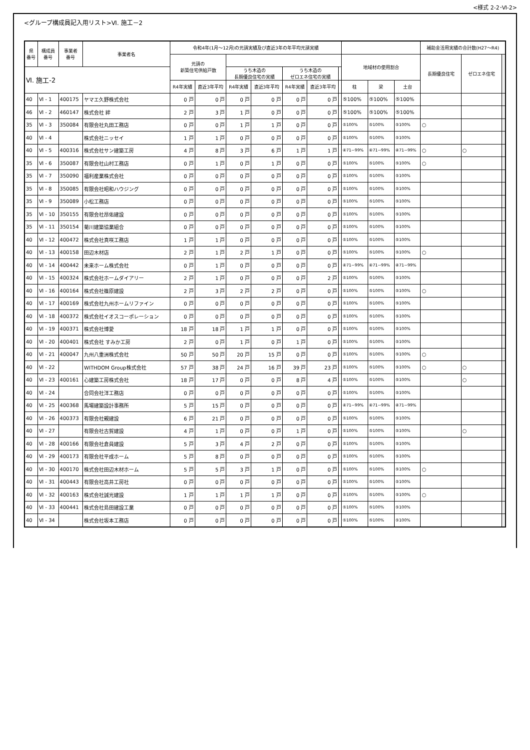<様式 2-2･Ⅵ-2>
<グループ構成員記入用リスト>Ⅵ. 施工－2
| 県 番号 | 構成員 番号 | 事業者 番号 | 事業者名 | 令和4年(1月～12月)の元請実績及び直近3年の年平均元請実績 | | | | | | | | | | 補助金活用実績の合計数(H27～R4) | | |
| --- | --- | --- | --- | --- | --- | --- | --- | --- | --- | --- | --- | --- | --- | --- | --- | --- |
| | | | | 元請の 新築住宅供給戸数 | | | | | | | 地域材の使用割合 | | | 長期優良住宅 | ゼロエネ住宅 | |
| Ⅵ. 施工-2 | | | | | | うち木造の 長期優良住宅の実績 | | うち木造の ゼロエネ住宅の実績 | | | | | | | | |
| | | | | R4年実績 | 直近3年平均 | R4年実績 | 直近3年平均 | R4年実績 | 直近3年平均 | | 柱 | 梁 | 土台 | | | |
| 40 | Ⅵ - 1 | 400175 | ヤマエ久野株式会社 | 0 戸 | 0 戸 | 0 戸 | 0 戸 | 0 戸 | 0 戸 | | ⑤100% | ⑤100% | ⑤100% | | | |
| 46 | Ⅵ - 2 | 460147 | 株式会社 絆 | 2 戸 | 3 戸 | 1 戸 | 0 戸 | 0 戸 | 0 戸 | | ⑤100% | ⑤100% | ⑤100% | | | |
| 35 | Ⅵ - 3 | 350084 | 有限会社丸田工務店 | 0 戸 | 0 戸 | 1 戸 | 1 戸 | 0 戸 | 0 戸 | | ⑤100% | ⑤100% | ⑤100% | ○ | | |
| 40 | Ⅵ - 4 | | 株式会社ニッセイ | 1 戸 | 1 戸 | 0 戸 | 0 戸 | 0 戸 | 0 戸 | | ⑤100% | ⑤100% | ⑤100% | | | |
| 40 | Ⅵ - 5 | 400316 | 株式会社サン建築工房 | 4 戸 | 8 戸 | 3 戸 | 6 戸 | 1 戸 | 1 戸 | | ④71~99% | ④71~99% | ④71~99% | ○ | ○ | |
| 35 | Ⅵ - 6 | 350087 | 有限会社山村工務店 | 0 戸 | 1 戸 | 0 戸 | 1 戸 | 0 戸 | 0 戸 | | ⑤100% | ⑤100% | ⑤100% | ○ | | |
| 35 | Ⅵ - 7 | 350090 | 福利産業株式会社 | 0 戸 | 0 戸 | 0 戸 | 0 戸 | 0 戸 | 0 戸 | | ⑤100% | ⑤100% | ⑤100% | | | |
| 35 | Ⅵ - 8 | 350085 | 有限会社昭和ハウジング | 0 戸 | 0 戸 | 0 戸 | 0 戸 | 0 戸 | 0 戸 | | ⑤100% | ⑤100% | ⑤100% | | | |
| 35 | Ⅵ - 9 | 350089 | 小松工務店 | 0 戸 | 0 戸 | 0 戸 | 0 戸 | 0 戸 | 0 戸 | | ⑤100% | ⑤100% | ⑤100% | | | |
| 35 | Ⅵ - 10 | 350155 | 有限会社昂佑建設 | 0 戸 | 0 戸 | 0 戸 | 0 戸 | 0 戸 | 0 戸 | | ⑤100% | ⑤100% | ⑤100% | | | |
| 35 | Ⅵ - 11 | 350154 | 菊川建築協業組合 | 0 戸 | 0 戸 | 0 戸 | 0 戸 | 0 戸 | 0 戸 | | ⑤100% | ⑤100% | ⑤100% | | | |
| 40 | Ⅵ - 12 | 400472 | 株式会社真咲工務店 | 1 戸 | 1 戸 | 0 戸 | 0 戸 | 0 戸 | 0 戸 | | ⑤100% | ⑤100% | ⑤100% | | | |
| 40 | Ⅵ - 13 | 400158 | 田辺木材店 | 2 戸 | 1 戸 | 2 戸 | 1 戸 | 0 戸 | 0 戸 | | ⑤100% | ⑤100% | ⑤100% | ○ | | |
| 40 | Ⅵ - 14 | 400442 | 未来ホーム株式会社 | 0 戸 | 1 戸 | 0 戸 | 0 戸 | 0 戸 | 0 戸 | | ④71~99% | ④71~99% | ④71~99% | | | |
| 40 | Ⅵ - 15 | 400324 | 株式会社ホームダイアリー | 2 戸 | 1 戸 | 0 戸 | 0 戸 | 0 戸 | 2 戸 | | ⑤100% | ⑤100% | ⑤100% | | | |
| 40 | Ⅵ - 16 | 400164 | 株式会社篠原建設 | 2 戸 | 3 戸 | 2 戸 | 2 戸 | 0 戸 | 0 戸 | | ⑤100% | ⑤100% | ⑤100% | ○ | | |
| 40 | Ⅵ - 17 | 400169 | 株式会社九州ホームリファイン | 0 戸 | 0 戸 | 0 戸 | 0 戸 | 0 戸 | 0 戸 | | ⑤100% | ⑤100% | ⑤100% | | | |
| 40 | Ⅵ - 18 | 400372 | 株式会社イオスコーポレーション | 0 戸 | 0 戸 | 0 戸 | 0 戸 | 0 戸 | 0 戸 | | ⑤100% | ⑤100% | ⑤100% | | | |
| 40 | Ⅵ - 19 | 400371 | 株式会社博愛 | 18 戸 | 18 戸 | 1 戸 | 1 戸 | 0 戸 | 0 戸 | | ⑤100% | ⑤100% | ⑤100% | | | |
| 40 | Ⅵ - 20 | 400401 | 株式会社 すみか工房 | 2 戸 | 0 戸 | 1 戸 | 0 戸 | 1 戸 | 0 戸 | | ⑤100% | ⑤100% | ⑤100% | | | |
| 40 | Ⅵ - 21 | 400047 | 九州八重洲株式会社 | 50 戸 | 50 戸 | 20 戸 | 15 戸 | 0 戸 | 0 戸 | | ⑤100% | ⑤100% | ⑤100% | ○ | | |
| 40 | Ⅵ - 22 | | WITHDOM Group株式会社 | 57 戸 | 38 戸 | 24 戸 | 16 戸 | 39 戸 | 23 戸 | | ⑤100% | ⑤100% | ⑤100% | ○ | ○ | |
| 40 | Ⅵ - 23 | 400161 | 心建築工房株式会社 | 18 戸 | 17 戸 | 0 戸 | 0 戸 | 8 戸 | 4 戸 | | ⑤100% | ⑤100% | ⑤100% | | ○ | |
| 40 | Ⅵ - 24 | | 合同会社洋工務店 | 0 戸 | 0 戸 | 0 戸 | 0 戸 | 0 戸 | 0 戸 | | ⑤100% | ⑤100% | ⑤100% | | | |
| 40 | Ⅵ - 25 | 400368 | 馬場建築設計事務所 | 5 戸 | 15 戸 | 0 戸 | 0 戸 | 0 戸 | 0 戸 | | ④71~99% | ④71~99% | ④71~99% | | | |
| 40 | Ⅵ - 26 | 400373 | 有限会社親建設 | 6 戸 | 21 戸 | 0 戸 | 0 戸 | 0 戸 | 0 戸 | | ⑤100% | ⑤100% | ⑤100% | | | |
| 40 | Ⅵ - 27 | | 有限会社古賀建設 | 4 戸 | 1 戸 | 0 戸 | 0 戸 | 1 戸 | 0 戸 | | ⑤100% | ⑤100% | ⑤100% | | ○ | |
| 40 | Ⅵ - 28 | 400166 | 有限会社倉員建設 | 5 戸 | 3 戸 | 4 戸 | 2 戸 | 0 戸 | 0 戸 | | ⑤100% | ⑤100% | ⑤100% | | | |
| 40 | Ⅵ - 29 | 400173 | 有限会社平成ホーム | 5 戸 | 8 戸 | 0 戸 | 0 戸 | 0 戸 | 0 戸 | | ⑤100% | ⑤100% | ⑤100% | | | |
| 40 | Ⅵ - 30 | 400170 | 株式会社田辺木材ホーム | 5 戸 | 5 戸 | 3 戸 | 1 戸 | 0 戸 | 0 戸 | | ⑤100% | ⑤100% | ⑤100% | ○ | | |
| 40 | Ⅵ - 31 | 400443 | 有限会社高井工房社 | 0 戸 | 0 戸 | 0 戸 | 0 戸 | 0 戸 | 0 戸 | | ⑤100% | ⑤100% | ⑤100% | | | |
| 40 | Ⅵ - 32 | 400163 | 株式会社誠光建設 | 1 戸 | 1 戸 | 1 戸 | 1 戸 | 0 戸 | 0 戸 | | ⑤100% | ⑤100% | ⑤100% | ○ | | |
| 40 | Ⅵ - 33 | 400441 | 株式会社島田建設工業 | 0 戸 | 0 戸 | 0 戸 | 0 戸 | 0 戸 | 0 戸 | | ⑤100% | ⑤100% | ⑤100% | | | |
| 40 | Ⅵ - 34 | | 株式会社坂本工務店 | 0 戸 | 0 戸 | 0 戸 | 0 戸 | 0 戸 | 0 戸 | | ⑤100% | ⑤100% | ⑤100% | | | |